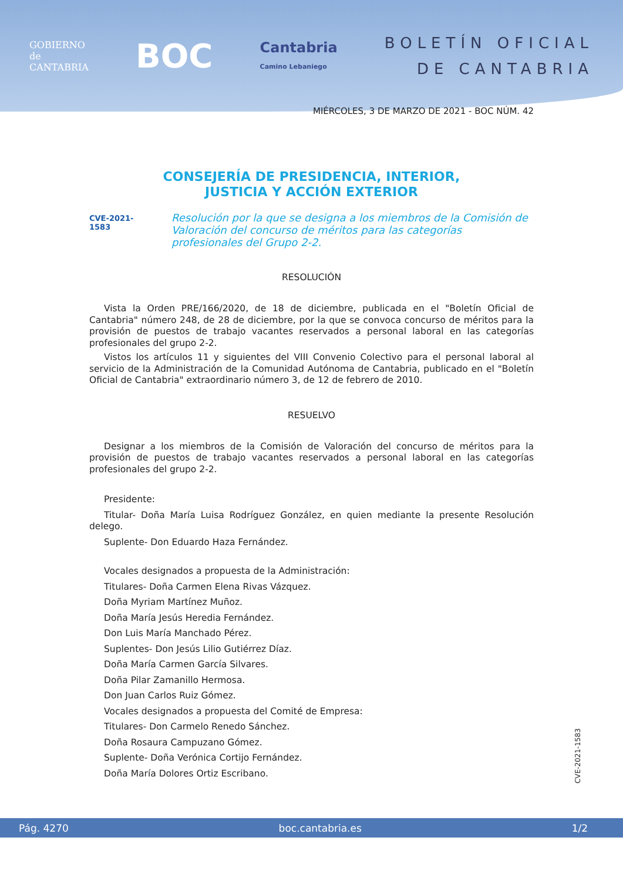GOBIERNO
de
CANTABRIA
BOC
Cantabria
Camino Lebaniego
BOLETÍN OFICIAL
DE CANTABRIA
MIÉRCOLES, 3 DE MARZO DE 2021 - BOC NÚM. 42
CONSEJERÍA DE PRESIDENCIA, INTERIOR,
JUSTICIA Y ACCIÓN EXTERIOR
CVE-2021-1583 Resolución por la que se designa a los miembros de la Comisión de Valoración del concurso de méritos para las categorías profesionales del Grupo 2-2.
RESOLUCIÓN
Vista la Orden PRE/166/2020, de 18 de diciembre, publicada en el "Boletín Oficial de Cantabria" número 248, de 28 de diciembre, por la que se convoca concurso de méritos para la provisión de puestos de trabajo vacantes reservados a personal laboral en las categorías profesionales del grupo 2-2.
Vistos los artículos 11 y siguientes del VIII Convenio Colectivo para el personal laboral al servicio de la Administración de la Comunidad Autónoma de Cantabria, publicado en el "Boletín Oficial de Cantabria" extraordinario número 3, de 12 de febrero de 2010.
RESUELVO
Designar a los miembros de la Comisión de Valoración del concurso de méritos para la provisión de puestos de trabajo vacantes reservados a personal laboral en las categorías profesionales del grupo 2-2.
Presidente:
Titular- Doña María Luisa Rodríguez González, en quien mediante la presente Resolución delego.
Suplente- Don Eduardo Haza Fernández.
Vocales designados a propuesta de la Administración:
Titulares- Doña Carmen Elena Rivas Vázquez.
Doña Myriam Martínez Muñoz.
Doña María Jesús Heredia Fernández.
Don Luis María Manchado Pérez.
Suplentes- Don Jesús Lilio Gutiérrez Díaz.
Doña María Carmen García Silvares.
Doña Pilar Zamanillo Hermosa.
Don Juan Carlos Ruiz Gómez.
Vocales designados a propuesta del Comité de Empresa:
Titulares- Don Carmelo Renedo Sánchez.
Doña Rosaura Campuzano Gómez.
Suplente- Doña Verónica Cortijo Fernández.
Doña María Dolores Ortiz Escribano.
CVE-2021-1583
Pág. 4270 boc.cantabria.es 1/2